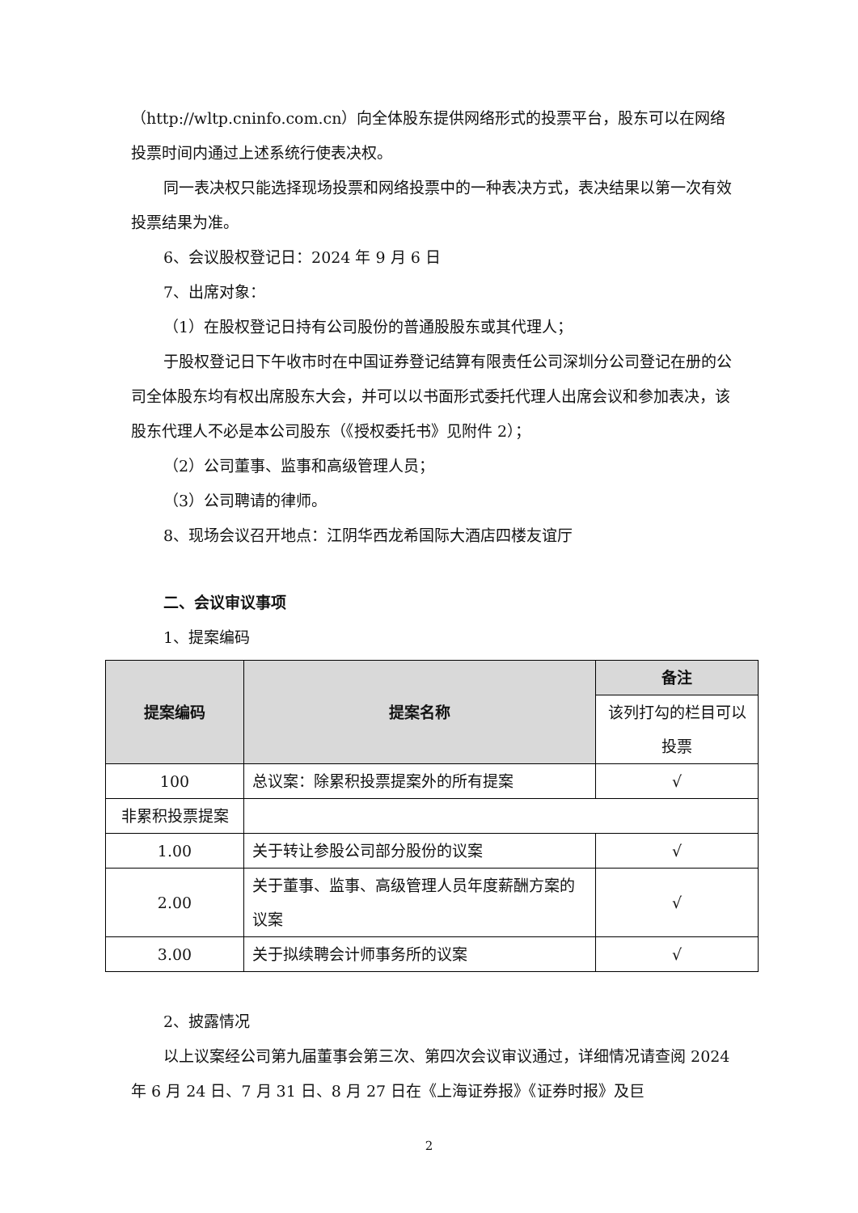（http://wltp.cninfo.com.cn）向全体股东提供网络形式的投票平台，股东可以在网络投票时间内通过上述系统行使表决权。
同一表决权只能选择现场投票和网络投票中的一种表决方式，表决结果以第一次有效投票结果为准。
6、会议股权登记日：2024 年 9 月 6 日
7、出席对象：
（1）在股权登记日持有公司股份的普通股股东或其代理人；
于股权登记日下午收市时在中国证券登记结算有限责任公司深圳分公司登记在册的公司全体股东均有权出席股东大会，并可以以书面形式委托代理人出席会议和参加表决，该股东代理人不必是本公司股东（《授权委托书》见附件 2）；
（2）公司董事、监事和高级管理人员；
（3）公司聘请的律师。
8、现场会议召开地点：江阴华西龙希国际大酒店四楼友谊厅
二、会议审议事项
1、提案编码
| 提案编码 | 提案名称 | 备注 |
| --- | --- | --- |
| | | 该列打勾的栏目可以投票 |
| 100 | 总议案：除累积投票提案外的所有提案 | √ |
| 非累积投票提案 | | |
| 1.00 | 关于转让参股公司部分股份的议案 | √ |
| 2.00 | 关于董事、监事、高级管理人员年度薪酬方案的议案 | √ |
| 3.00 | 关于拟续聘会计师事务所的议案 | √ |
2、披露情况
以上议案经公司第九届董事会第三次、第四次会议审议通过，详细情况请查阅 2024 年 6 月 24 日、7 月 31 日、8 月 27 日在《上海证券报》《证券时报》及巨
2